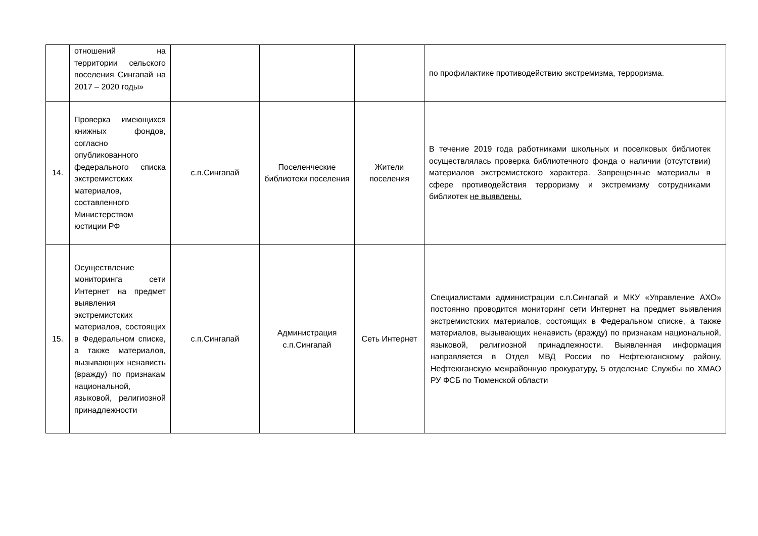| | отношений на территории сельского поселения Сингапай на 2017 – 2020 годы» | | | | по профилактике противодействию экстремизма, терроризма. |
| 14. | Проверка имеющихся книжных фондов, согласно опубликованного федерального списка экстремистских материалов, составленного Министерством юстиции РФ | с.п.Сингапай | Поселенческие библиотеки поселения | Жители поселения | В течение 2019 года работниками школьных и поселковых библиотек осуществлялась проверка библиотечного фонда о наличии (отсутствии) материалов экстремистского характера. Запрещенные материалы в сфере противодействия терроризму и экстремизму сотрудниками библиотек не выявлены. |
| 15. | Осуществление мониторинга сети Интернет на предмет выявления экстремистских материалов, состоящих в Федеральном списке, а также материалов, вызывающих ненависть (вражду) по признакам национальной, языковой, религиозной принадлежности | с.п.Сингапай | Администрация с.п.Сингапай | Сеть Интернет | Специалистами администрации с.п.Сингапай и МКУ «Управление АХО» постоянно проводится мониторинг сети Интернет на предмет выявления экстремистских материалов, состоящих в Федеральном списке, а также материалов, вызывающих ненависть (вражду) по признакам национальной, языковой, религиозной принадлежности. Выявленная информация направляется в Отдел МВД России по Нефтеюганскому району, Нефтеюганскую межрайонную прокуратуру, 5 отделение Службы по ХМАО РУ ФСБ по Тюменской области |